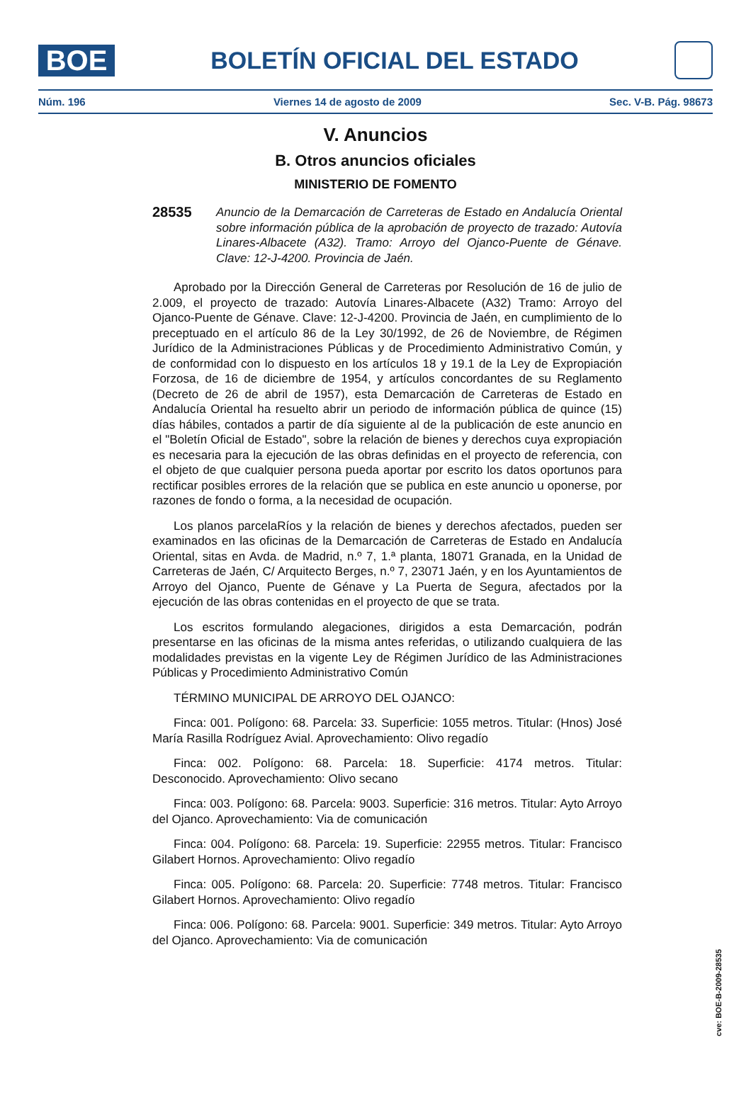BOE
BOLETÍN OFICIAL DEL ESTADO
Núm. 196 Viernes 14 de agosto de 2009 Sec. V-B. Pág. 98673
V. Anuncios
B. Otros anuncios oficiales
MINISTERIO DE FOMENTO
28535
Anuncio de la Demarcación de Carreteras de Estado en Andalucía Oriental sobre información pública de la aprobación de proyecto de trazado: Autovía Linares-Albacete (A32). Tramo: Arroyo del Ojanco-Puente de Génave. Clave: 12-J-4200. Provincia de Jaén.
Aprobado por la Dirección General de Carreteras por Resolución de 16 de julio de 2.009, el proyecto de trazado: Autovía Linares-Albacete (A32) Tramo: Arroyo del Ojanco-Puente de Génave. Clave: 12-J-4200. Provincia de Jaén, en cumplimiento de lo preceptuado en el artículo 86 de la Ley 30/1992, de 26 de Noviembre, de Régimen Jurídico de la Administraciones Públicas y de Procedimiento Administrativo Común, y de conformidad con lo dispuesto en los artículos 18 y 19.1 de la Ley de Expropiación Forzosa, de 16 de diciembre de 1954, y artículos concordantes de su Reglamento (Decreto de 26 de abril de 1957), esta Demarcación de Carreteras de Estado en Andalucía Oriental ha resuelto abrir un periodo de información pública de quince (15) días hábiles, contados a partir de día siguiente al de la publicación de este anuncio en el "Boletín Oficial de Estado", sobre la relación de bienes y derechos cuya expropiación es necesaria para la ejecución de las obras definidas en el proyecto de referencia, con el objeto de que cualquier persona pueda aportar por escrito los datos oportunos para rectificar posibles errores de la relación que se publica en este anuncio u oponerse, por razones de fondo o forma, a la necesidad de ocupación.
Los planos parcelaRíos y la relación de bienes y derechos afectados, pueden ser examinados en las oficinas de la Demarcación de Carreteras de Estado en Andalucía Oriental, sitas en Avda. de Madrid, n.º 7, 1.ª planta, 18071 Granada, en la Unidad de Carreteras de Jaén, C/ Arquitecto Berges, n.º 7, 23071 Jaén, y en los Ayuntamientos de Arroyo del Ojanco, Puente de Génave y La Puerta de Segura, afectados por la ejecución de las obras contenidas en el proyecto de que se trata.
Los escritos formulando alegaciones, dirigidos a esta Demarcación, podrán presentarse en las oficinas de la misma antes referidas, o utilizando cualquiera de las modalidades previstas en la vigente Ley de Régimen Jurídico de las Administraciones Públicas y Procedimiento Administrativo Común
TÉRMINO MUNICIPAL DE ARROYO DEL OJANCO:
Finca: 001. Polígono: 68. Parcela: 33. Superficie: 1055 metros. Titular: (Hnos) José María Rasilla Rodríguez Avial. Aprovechamiento: Olivo regadío
Finca: 002. Polígono: 68. Parcela: 18. Superficie: 4174 metros. Titular: Desconocido. Aprovechamiento: Olivo secano
Finca: 003. Polígono: 68. Parcela: 9003. Superficie: 316 metros. Titular: Ayto Arroyo del Ojanco. Aprovechamiento: Via de comunicación
Finca: 004. Polígono: 68. Parcela: 19. Superficie: 22955 metros. Titular: Francisco Gilabert Hornos. Aprovechamiento: Olivo regadío
Finca: 005. Polígono: 68. Parcela: 20. Superficie: 7748 metros. Titular: Francisco Gilabert Hornos. Aprovechamiento: Olivo regadío
Finca: 006. Polígono: 68. Parcela: 9001. Superficie: 349 metros. Titular: Ayto Arroyo del Ojanco. Aprovechamiento: Via de comunicación
cve: BOE-B-2009-28535